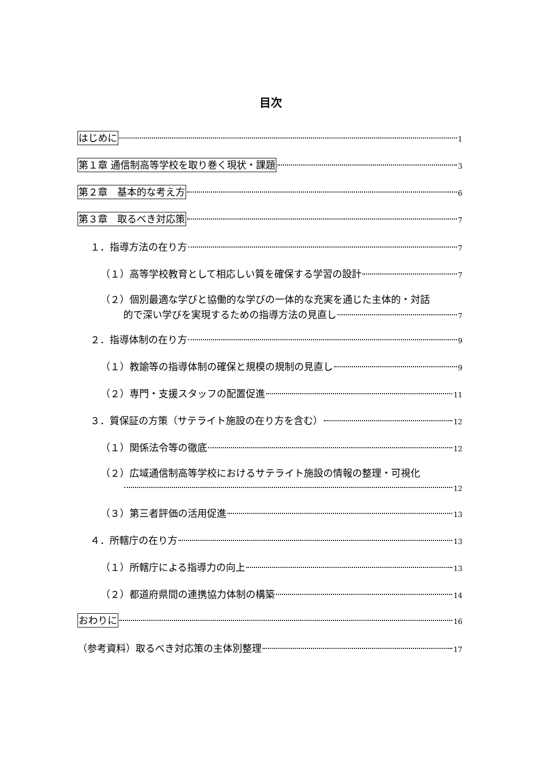目次
はじめに 1
第１章 通信制高等学校を取り巻く現状・課題 3
第２章　基本的な考え方 6
第３章　取るべき対応策 7
１．指導方法の在り方 7
（１）高等学校教育として相応しい質を確保する学習の設計 7
（２）個別最適な学びと協働的な学びの一体的な充実を通じた主体的・対話
的で深い学びを実現するための指導方法の見直し 7
２．指導体制の在り方 9
（１）教諭等の指導体制の確保と規模の規制の見直し 9
（２）専門・支援スタッフの配置促進 11
３．質保証の方策（サテライト施設の在り方を含む） 12
（１）関係法令等の徹底 12
（２）広域通信制高等学校におけるサテライト施設の情報の整理・可視化
12
（３）第三者評価の活用促進 13
４．所轄庁の在り方 13
（１）所轄庁による指導力の向上 13
（２）都道府県間の連携協力体制の構築 14
おわりに 16
（参考資料）取るべき対応策の主体別整理 17